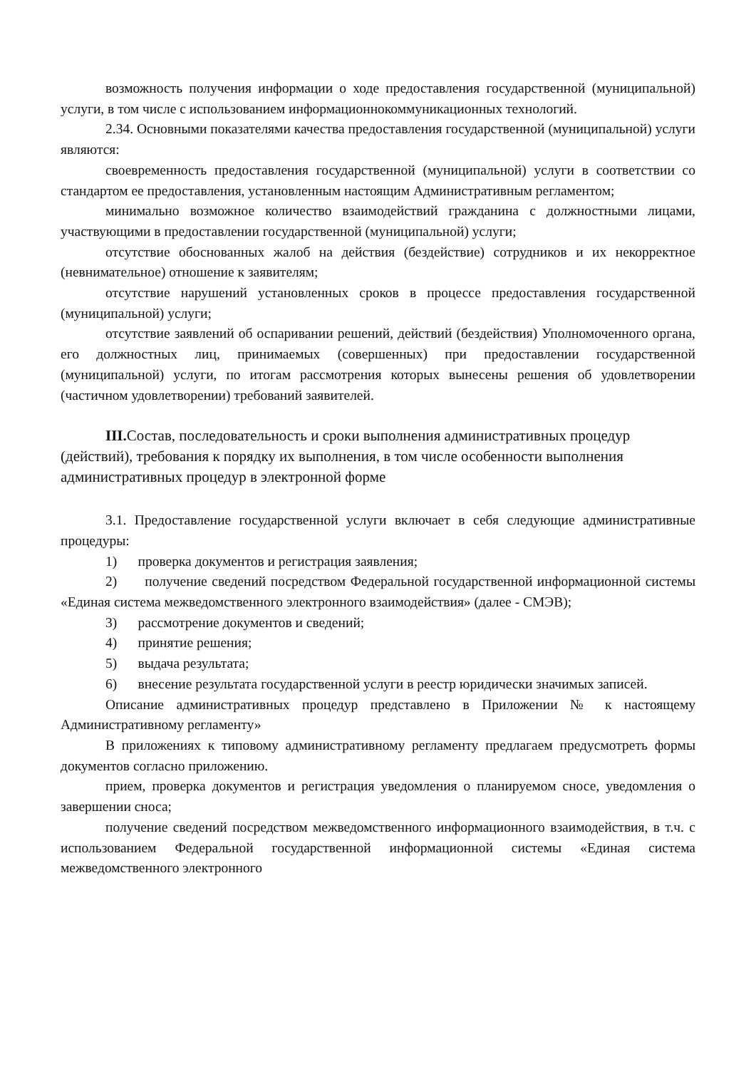возможность получения информации о ходе предоставления государственной (муниципальной) услуги, в том числе с использованием информационнокоммуникационных технологий.
2.34. Основными показателями качества предоставления государственной (муниципальной) услуги являются:
своевременность предоставления государственной (муниципальной) услуги в соответствии со стандартом ее предоставления, установленным настоящим Административным регламентом;
минимально возможное количество взаимодействий гражданина с должностными лицами, участвующими в предоставлении государственной (муниципальной) услуги;
отсутствие обоснованных жалоб на действия (бездействие) сотрудников и их некорректное (невнимательное) отношение к заявителям;
отсутствие нарушений установленных сроков в процессе предоставления государственной (муниципальной) услуги;
отсутствие заявлений об оспаривании решений, действий (бездействия) Уполномоченного органа, его должностных лиц, принимаемых (совершенных) при предоставлении государственной (муниципальной) услуги, по итогам рассмотрения которых вынесены решения об удовлетворении (частичном удовлетворении) требований заявителей.
III. Состав, последовательность и сроки выполнения административных процедур (действий), требования к порядку их выполнения, в том числе особенности выполнения административных процедур в электронной форме
3.1. Предоставление государственной услуги включает в себя следующие административные процедуры:
1) проверка документов и регистрация заявления;
2) получение сведений посредством Федеральной государственной информационной системы «Единая система межведомственного электронного взаимодействия» (далее - СМЭВ);
3) рассмотрение документов и сведений;
4) принятие решения;
5) выдача результата;
6) внесение результата государственной услуги в реестр юридически значимых записей.
Описание административных процедур представлено в Приложении № к настоящему Административному регламенту»
В приложениях к типовому административному регламенту предлагаем предусмотреть формы документов согласно приложению.
прием, проверка документов и регистрация уведомления о планируемом сносе, уведомления о завершении сноса;
получение сведений посредством межведомственного информационного взаимодействия, в т.ч. с использованием Федеральной государственной информационной системы «Единая система межведомственного электронного